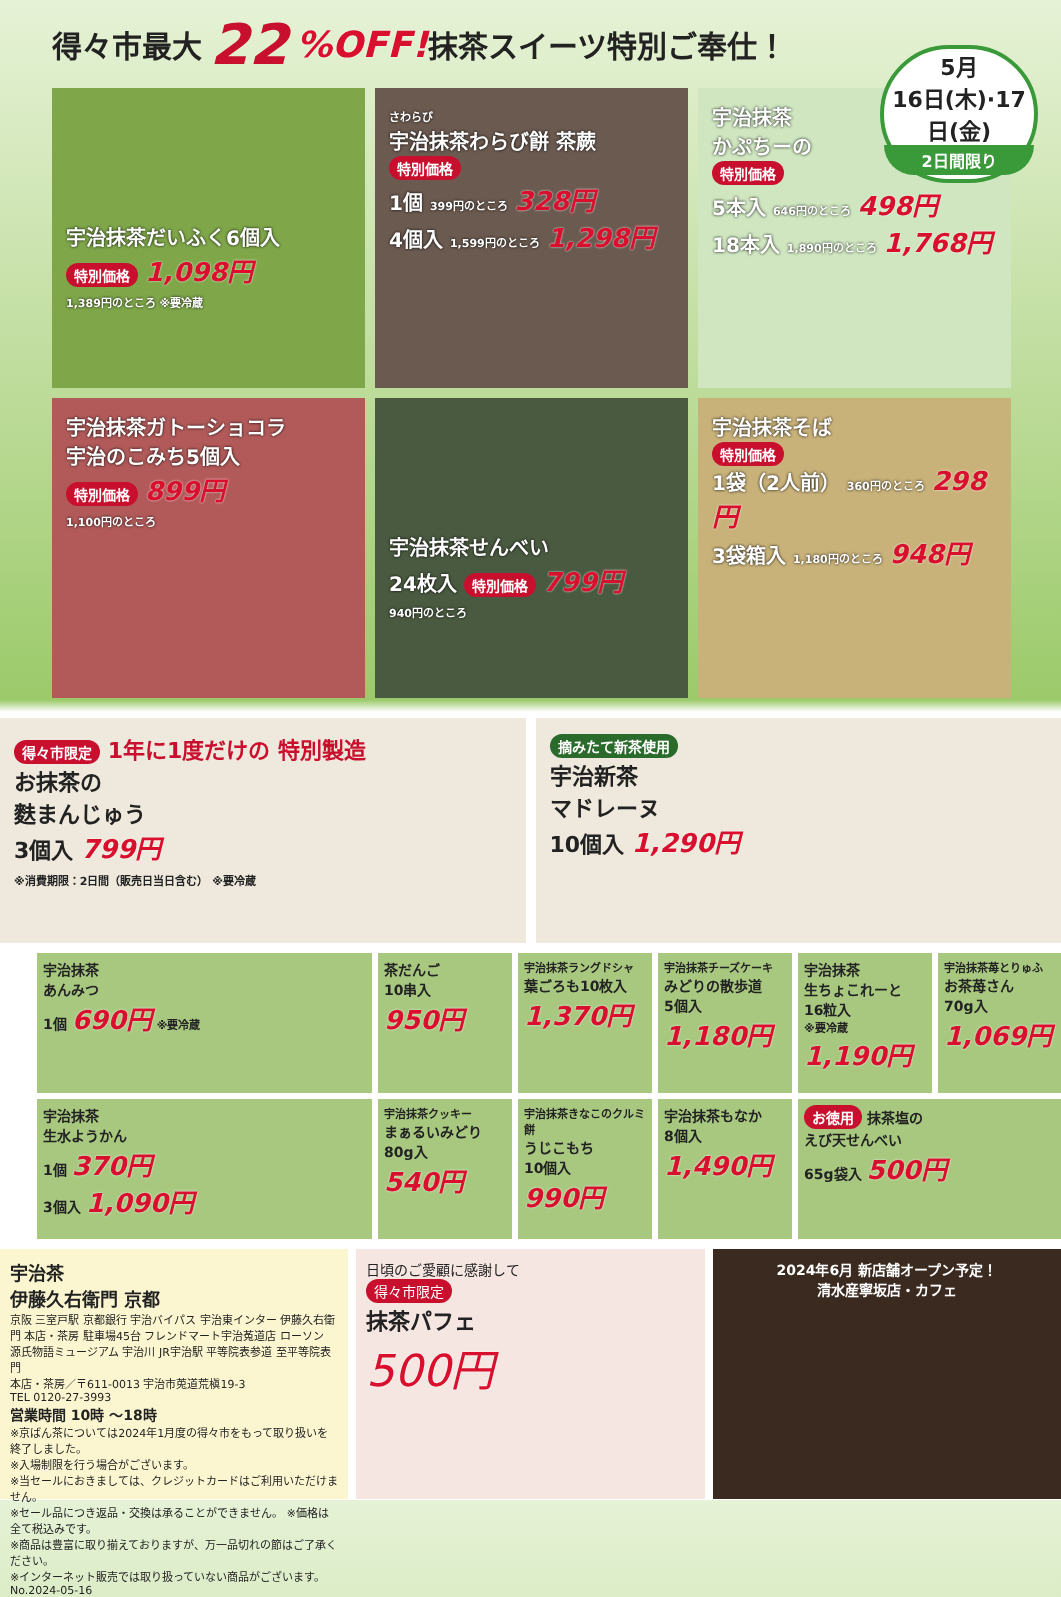得々市最大 22%OFF! 抹茶スイーツ特別ご奉仕！
5月
16日(木)·17日(金)
2日間限り
宇治抹茶だいふく6個入
特別価格 1,098円
1,389円のところ ※要冷蔵
さわらび
宇治抹茶わらび餅 茶蕨
特別価格
1個 399円のところ 328円
4個入 1,599円のところ 1,298円
宇治抹茶
かぷちーの
特別価格
5本入 646円のところ 498円
18本入 1,890円のところ 1,768円
宇治抹茶ガトーショコラ
宇治のこみち5個入
特別価格 899円
1,100円のところ
宇治抹茶せんべい
24枚入 特別価格 799円
940円のところ
宇治抹茶そば
特別価格
1袋（2人前） 360円のところ 298円
3袋箱入 1,180円のところ 948円
得々市限定 1年に1度だけの 特別製造
お抹茶の
麩まんじゅう
3個入 799円
※消費期限：2日間（販売日当日含む） ※要冷蔵
摘みたて新茶使用
宇治新茶
マドレーヌ
10個入 1,290円
宇治抹茶
あんみつ
1個 690円 ※要冷蔵
茶だんご
10串入
950円
宇治抹茶ラングドシャ
葉ごろも10枚入
1,370円
宇治抹茶チーズケーキ
みどりの散歩道
5個入
1,180円
宇治抹茶
生ちょこれーと
16粒入
※要冷蔵 1,190円
宇治抹茶苺とりゅふ
お茶苺さん
70g入
1,069円
宇治抹茶
生水ようかん
1個 370円
3個入 1,090円
宇治抹茶クッキー
まぁるいみどり
80g入
540円
宇治抹茶きなこのクルミ餅
うじこもち
10個入
990円
宇治抹茶もなか
8個入
1,490円
お徳用 抹茶塩の
えび天せんべい
65g袋入 500円
宇治茶
伊藤久右衛門 京都
京阪 三室戸駅 京都銀行 宇治バイパス 宇治東インター 伊藤久右衛門 本店・茶房 駐車場45台 フレンドマート宇治菟道店 ローソン 源氏物語ミュージアム 宇治川 JR宇治駅 平等院表参道 至平等院表門
本店・茶房／〒611-0013 宇治市莵道荒槇19-3
TEL 0120-27-3993
営業時間 10時 ～18時
※京ばん茶については2024年1月度の得々市をもって取り扱いを終了しました。
※入場制限を行う場合がございます。
※当セールにおきましては、クレジットカードはご利用いただけません。
※セール品につき返品・交換は承ることができません。 ※価格は全て税込みです。
※商品は豊富に取り揃えておりますが、万一品切れの節はご了承ください。
※インターネット販売では取り扱っていない商品がございます。
No.2024-05-16
日頃のご愛顧に感謝して
得々市限定
抹茶パフェ
500円
2024年6月 新店舗オープン予定！
清水産寧坂店・カフェ